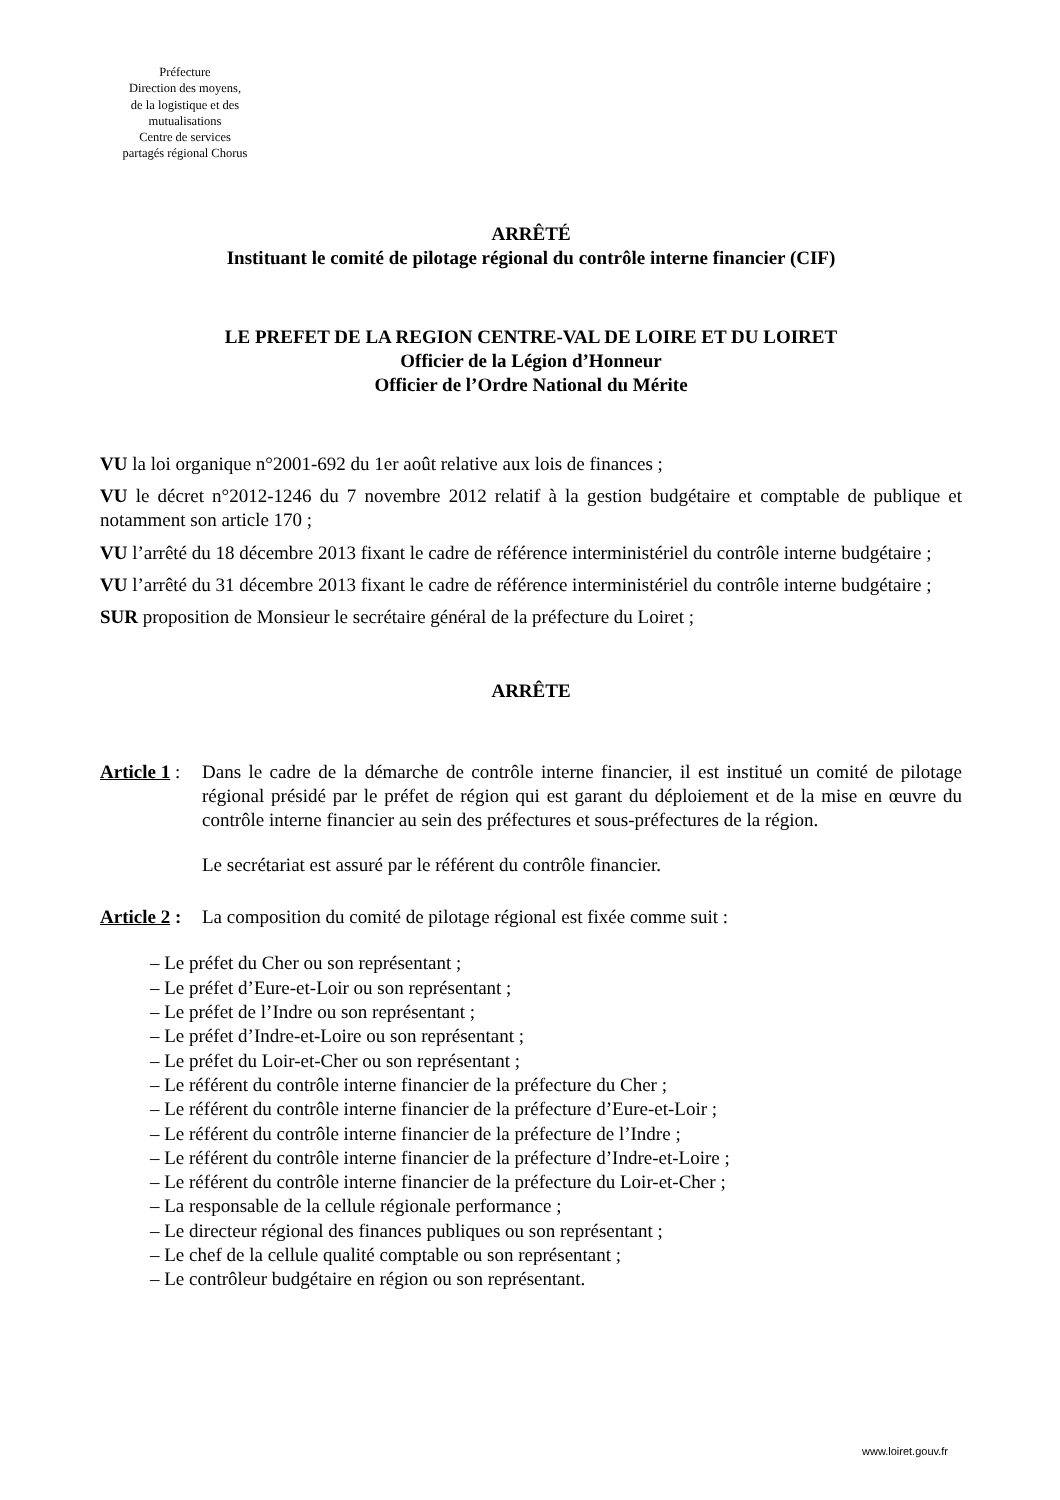Préfecture
Direction des moyens,
de la logistique et des
mutualisations
Centre de services
partagés régional Chorus
ARRÊTÉ
Instituant le comité de pilotage régional du contrôle interne financier (CIF)
LE PREFET DE LA REGION CENTRE-VAL DE LOIRE ET DU LOIRET
Officier de la Légion d’Honneur
Officier de l’Ordre National du Mérite
VU la loi organique n°2001-692 du 1er août relative aux lois de finances ;
VU le décret n°2012-1246 du 7 novembre 2012 relatif à la gestion budgétaire et comptable de publique et notamment son article 170 ;
VU l’arrêté du 18 décembre 2013 fixant le cadre de référence interministériel du contrôle interne budgétaire ;
VU l’arrêté du 31 décembre 2013 fixant le cadre de référence interministériel du contrôle interne budgétaire ;
SUR proposition de Monsieur le secrétaire général de la préfecture du Loiret ;
ARRÊTE
Article 1 :
Dans le cadre de la démarche de contrôle interne financier, il est institué un comité de pilotage régional présidé par le préfet de région qui est garant du déploiement et de la mise en œuvre du contrôle interne financier au sein des préfectures et sous-préfectures de la région.
Le secrétariat est assuré par le référent du contrôle financier.
Article 2 :
La composition du comité de pilotage régional est fixée comme suit :
– Le préfet du Cher ou son représentant ;
– Le préfet d’Eure-et-Loir ou son représentant ;
– Le préfet de l’Indre ou son représentant ;
– Le préfet d’Indre-et-Loire ou son représentant ;
– Le préfet du Loir-et-Cher ou son représentant ;
– Le référent du contrôle interne financier de la préfecture du Cher ;
– Le référent du contrôle interne financier de la préfecture d’Eure-et-Loir ;
– Le référent du contrôle interne financier de la préfecture de l’Indre ;
– Le référent du contrôle interne financier de la préfecture d’Indre-et-Loire ;
– Le référent du contrôle interne financier de la préfecture du Loir-et-Cher ;
– La responsable de la cellule régionale performance ;
– Le directeur régional des finances publiques ou son représentant ;
– Le chef de la cellule qualité comptable ou son représentant ;
– Le contrôleur budgétaire en région ou son représentant.
www.loiret.gouv.fr